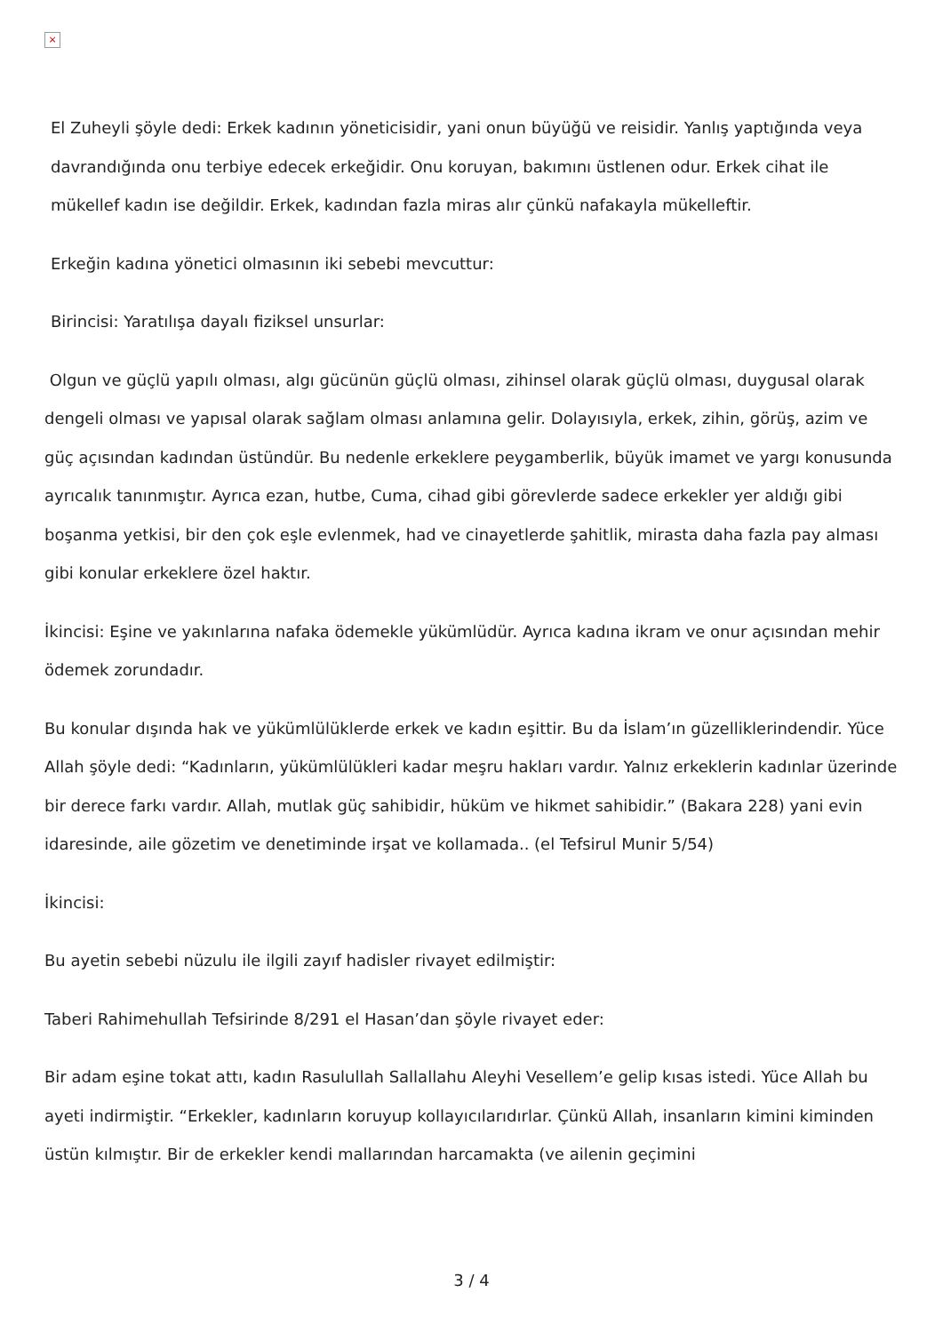×
El Zuheyli şöyle dedi: Erkek kadının yöneticisidir, yani onun büyüğü ve reisidir. Yanlış yaptığında veya davrandığında onu terbiye edecek erkeğidir. Onu koruyan, bakımını üstlenen odur. Erkek cihat ile mükellef kadın ise değildir. Erkek, kadından fazla miras alır çünkü nafakayla mükelleftir.
Erkeğin kadına yönetici olmasının iki sebebi mevcuttur:
Birincisi: Yaratılışa dayalı fiziksel unsurlar:
Olgun ve güçlü yapılı olması, algı gücünün güçlü olması, zihinsel olarak güçlü olması, duygusal olarak dengeli olması ve yapısal olarak sağlam olması anlamına gelir. Dolayısıyla, erkek, zihin, görüş, azim ve güç açısından kadından üstündür. Bu nedenle erkeklere peygamberlik, büyük imamet ve yargı konusunda ayrıcalık tanınmıştır. Ayrıca ezan, hutbe, Cuma, cihad gibi görevlerde sadece erkekler yer aldığı gibi boşanma yetkisi, bir den çok eşle evlenmek, had ve cinayetlerde şahitlik, mirasta daha fazla pay alması gibi konular erkeklere özel haktır.
İkincisi: Eşine ve yakınlarına nafaka ödemekle yükümlüdür. Ayrıca kadına ikram ve onur açısından mehir ödemek zorundadır.
Bu konular dışında hak ve yükümlülüklerde erkek ve kadın eşittir. Bu da İslam’ın güzelliklerindendir. Yüce Allah şöyle dedi: “Kadınların, yükümlülükleri kadar meşru hakları vardır. Yalnız erkeklerin kadınlar üzerinde bir derece farkı vardır. Allah, mutlak güç sahibidir, hüküm ve hikmet sahibidir.” (Bakara 228) yani evin idaresinde, aile gözetim ve denetiminde irşat ve kollamada.. (el Tefsirul Munir 5/54)
İkincisi:
Bu ayetin sebebi nüzulu ile ilgili zayıf hadisler rivayet edilmiştir:
Taberi Rahimehullah Tefsirinde 8/291 el Hasan’dan şöyle rivayet eder:
Bir adam eşine tokat attı, kadın Rasulullah Sallallahu Aleyhi Vesellem’e gelip kısas istedi. Yüce Allah bu ayeti indirmiştir. “Erkekler, kadınların koruyup kollayıcılarıdırlar. Çünkü Allah, insanların kimini kiminden üstün kılmıştır. Bir de erkekler kendi mallarından harcamakta (ve ailenin geçimini
3 / 4